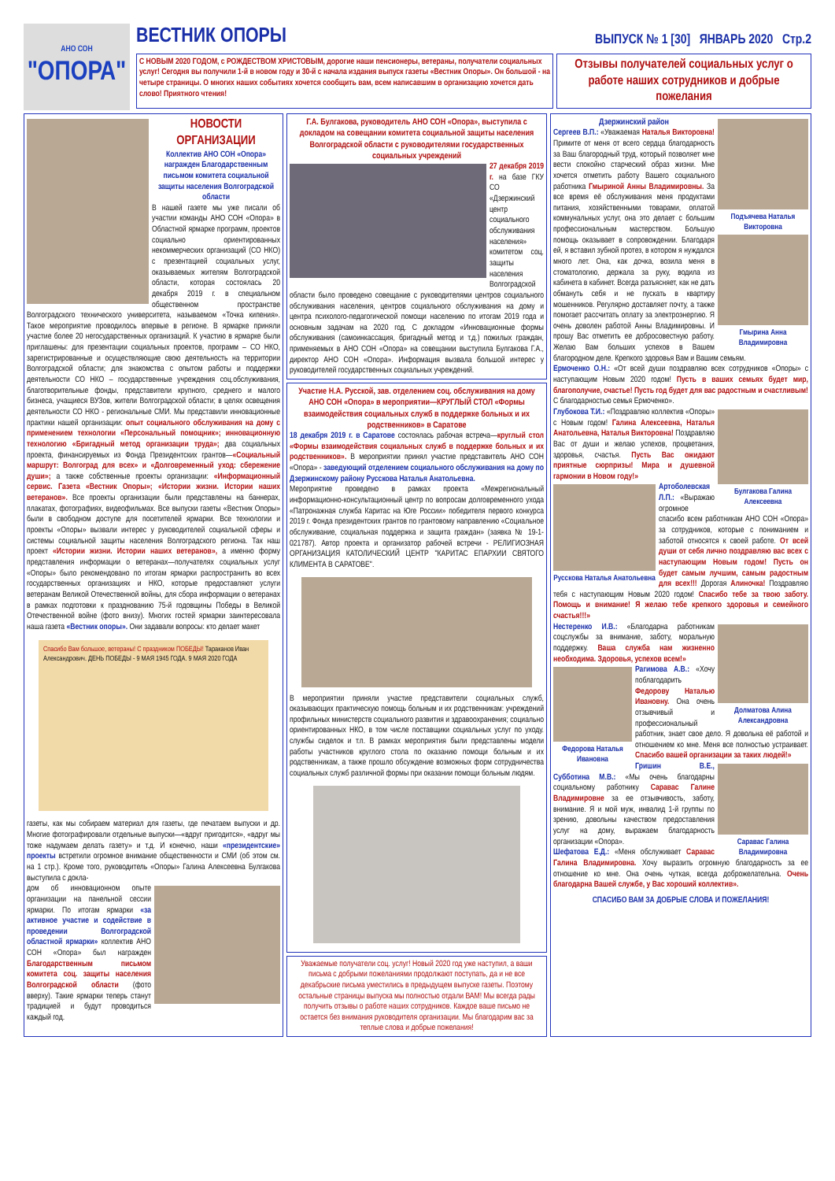АНО СОН
"ОПОРА"
ВЕСТНИК ОПОРЫ ВЫПУСК № 1 [30] ЯНВАРЬ 2020 Стр.2
С НОВЫМ 2020 ГОДОМ, с РОЖДЕСТВОМ ХРИСТОВЫМ, дорогие наши пенсионеры, ветераны, получатели социальных услуг! Сегодня вы получили 1-й в новом году и 30-й с начала издания выпуск газеты «Вестник Опоры». Он большой - на четыре страницы. О многих наших событиях хочется сообщить вам, всем написавшим в организацию хочется дать слово! Приятного чтения!
Отзывы получателей социальных услуг о работе наших сотрудников и добрые пожелания
НОВОСТИ ОРГАНИЗАЦИИ
Коллектив АНО СОН «Опора» награжден Благодарственным письмом комитета социальной защиты населения Волгоградской области
В нашей газете мы уже писали об участии команды АНО СОН «Опора» в Областной ярмарке программ, проектов социально ориентированных некоммерческих организаций (СО НКО) с презентацией социальных услуг, оказываемых жителям Волгоградской области, которая состоялась 20 декабря 2019 г. в специальном общественном пространстве Волгоградского технического университета, называемом «Точка кипения». Такое мероприятие проводилось впервые в регионе. В ярмарке приняли участие более 20 негосударственных организаций. К участию в ярмарке были приглашены: для презентации социальных проектов, программ – СО НКО, зарегистрированные и осуществляющие свою деятельность на территории Волгоградской области; для знакомства с опытом работы и поддержки деятельности СО НКО – государственные учреждения соц.обслуживания, благотворительные фонды, представители крупного, среднего и малого бизнеса, учащиеся ВУЗов, жители Волгоградской области; в целях освещения деятельности СО НКО - региональные СМИ. Мы представили инновационные практики нашей организации: опыт социального обслуживания на дому с применением технологии «Персональный помощник»; инновационную технологию «Бригадный метод организации труда»; два социальных проекта, финансируемых из Фонда Президентских грантов—«Социальный маршрут: Волгоград для всех» и «Долговременный уход: сбережение души»; а также собственные проекты организации: «Информационный сервис. Газета «Вестник Опоры»; «Истории жизни. Истории наших ветеранов». Все проекты организации были представлены на баннерах, плакатах, фотографиях, видеофильмах. Все выпуски газеты «Вестник Опоры» были в свободном доступе для посетителей ярмарки. Все технологии и проекты «Опоры» вызвали интерес у руководителей социальной сферы и системы социальной защиты населения Волгоградского региона. Так наш проект «Истории жизни. Истории наших ветеранов», а именно форму представления информации о ветеранах—получателях социальных услуг «Опоры» было рекомендовано по итогам ярмарки распространить во всех государственных организациях и НКО, которые предоставляют услуги ветеранам Великой Отечественной войны, для сбора информации о ветеранах в рамках подготовки к празднованию 75-й годовщины Победы в Великой Отечественной войне (фото внизу). Многих гостей ярмарки заинтересовала наша газета «Вестник опоры». Они задавали вопросы: кто делает макет
Спасибо Вам большое, ветераны! С праздником ПОБЕДЫ! Тараканов Иван Александрович. ДЕНЬ ПОБЕДЫ - 9 МАЯ 1945 ГОДА. 9 МАЯ 2020 ГОДА
газеты, как мы собираем материал для газеты, где печатаем выпуски и др. Многие фотографировали отдельные выпуски—«вдруг пригодится», «вдруг мы тоже надумаем делать газету» и т.д. И конечно, наши «президентские» проекты встретили огромное внимание общественности и СМИ (об этом см. на 1 стр.). Кроме того, руководитель «Опоры» Галина Алексеевна Булгакова выступила с докла-
дом об инновационном опыте организации на панельной сессии ярмарки. По итогам ярмарки «за активное участие и содействие в проведении Волгоградской областной ярмарки» коллектив АНО СОН «Опора» был награжден Благодарственным письмом комитета соц. защиты населения Волгоградской области (фото вверху). Такие ярмарки теперь станут традицией и будут проводиться каждый год.
Г.А. Булгакова, руководитель АНО СОН «Опора», выступила с докладом на совещании комитета социальной защиты населения Волгоградской области с руководителями государственных социальных учреждений
27 декабря 2019 г. на базе ГКУ СО «Дзержинский центр социального обслуживания населения» комитетом соц. защиты населения Волгоградской области было проведено совещание с руководителями центров социального обслуживания населения, центров социального обслуживания на дому и центра психолого-педагогической помощи населению по итогам 2019 года и основным задачам на 2020 год. С докладом «Инновационные формы обслуживания (самоинкассация, бригадный метод и т.д.) пожилых граждан, применяемых в АНО СОН «Опора» на совещании выступила Булгакова Г.А., директор АНО СОН «Опора». Информация вызвала большой интерес у руководителей государственных социальных учреждений.
Участие Н.А. Русской, зав. отделением соц. обслуживания на дому АНО СОН «Опора» в мероприятии—КРУГЛЫЙ СТОЛ «Формы взаимодействия социальных служб в поддержке больных и их родственников» в Саратове
18 декабря 2019 г. в Саратове состоялась рабочая встреча—круглый стол «Формы взаимодействия социальных служб в поддержке больных и их родственников». В мероприятии принял участие представитель АНО СОН «Опора» - заведующий отделением социального обслуживания на дому по Дзержинскому району Русскова Наталья Анатольевна.
Мероприятие проведено в рамках проекта «Межрегиональный информационно-консультационный центр по вопросам долговременного ухода «Патронажная служба Каритас на Юге России» победителя первого конкурса 2019 г. Фонда президентских грантов по грантовому направлению «Социальное обслуживание, социальная поддержка и защита граждан» (заявка № 19-1-021787). Автор проекта и организатор рабочей встречи - РЕЛИГИОЗНАЯ ОРГАНИЗАЦИЯ КАТОЛИЧЕСКИЙ ЦЕНТР "КАРИТАС ЕПАРХИИ СВЯТОГО КЛИМЕНТА В САРАТОВЕ".
В мероприятии приняли участие представители социальных служб, оказывающих практическую помощь больным и их родственникам: учреждений профильных министерств социального развития и здравоохранения; социально ориентированных НКО, в том числе поставщики социальных услуг по уходу. службы сиделок и т.п. В рамках мероприятия были представлены модели работы участников круглого стола по оказанию помощи больным и их родственникам, а также прошло обсуждение возможных форм сотрудничества социальных служб различной формы при оказании помощи больным людям.
Уважаемые получатели соц. услуг! Новый 2020 год уже наступил, а ваши письма с добрыми пожеланиями продолжают поступать, да и не все декабрьские письма уместились в предыдущем выпуске газеты. Поэтому остальные страницы выпуска мы полностью отдали ВАМ! Мы всегда рады получить отзывы о работе наших сотрудников. Каждое ваше письмо не остается без внимания руководителя организации. Мы благодарим вас за теплые слова и добрые пожелания!
Подъячева Наталья Викторовна
Гмырина Анна Владимировна
Дзержинский район
Сергеев В.П.: «Уважаемая Наталья Викторовна! Примите от меня от всего сердца благодарность за Ваш благородный труд, который позволяет мне вести спокойно старческий образ жизни. Мне хочется отметить работу Вашего социального работника Гмыриной Анны Владимировны. За все время её обслуживания меня продуктами питания, хозяйственными товарами, оплатой коммунальных услуг, она это делает с большим профессиональным мастерством. Большую помощь оказывает в сопровождении. Благодаря ей, я вставил зубной протез, в котором я нуждался много лет. Она, как дочка, возила меня в стоматологию, держала за руку, водила из кабинета в кабинет. Всегда разъясняет, как не дать обмануть себя и не пускать в квартиру мошенников. Регулярно доставляет почту, а также помогает рассчитать оплату за электроэнергию. Я очень доволен работой Анны Владимировны. И прошу Вас отметить ее добросовестную работу. Желаю Вам больших успехов в Вашем благородном деле. Крепкого здоровья Вам и Вашим семьям.
Ермоченко О.Н.: «От всей души поздравляю всех сотрудников «Опоры» с наступающим Новым 2020 годом! Пусть в ваших семьях будет мир, благополучие, счастье! Пусть год будет для вас радостным и счастливым! С благодарностью семья Ермоченко».
Булгакова Галина Алексеевна
Глубокова Т.И.: «Поздравляю коллектив «Опоры» с Новым годом! Галина Алексеевна, Наталья Анатольевна, Наталья Викторовна! Поздравляю Вас от души и желаю успехов, процветания, здоровья, счастья. Пусть Вас ожидают приятные сюрпризы! Мира и душевной гармонии в Новом году!»
Русскова Наталья Анатольевна
Артоболевская Л.П.: «Выражаю огромное спасибо всем работникам АНО СОН «Опора» за сотрудников, которые с пониманием и заботой относятся к своей работе. От всей души от себя лично поздравляю вас всех с наступающим Новым годом! Пусть он будет самым лучшим, самым радостным для всех!!! Дорогая Алиночка! Поздравляю тебя с наступающим Новым 2020 годом! Спасибо тебе за твою заботу. Помощь и внимание! Я желаю тебе крепкого здоровья и семейного счастья!!!»
Долматова Алина Александровна
Нестеренко И.В.: «Благодарна работникам соцслужбы за внимание, заботу, моральную поддержку. Ваша служба нам жизненно необходима. Здоровья, успехов всем!»
Федорова Наталья Ивановна
Рагимова А.В.: «Хочу поблагодарить Федорову Наталью Ивановну. Она очень отзывчивый и профессиональный работник, знает свое дело. Я довольна её работой и отношением ко мне. Меня все полностью устраивает. Спасибо вашей организации за таких людей!»
Саравас Галина Владимировна
Гришин В.Е., Субботина М.В.: «Мы очень благодарны социальному работнику Саравас Галине Владимировне за ее отзывчивость, заботу, внимание. Я и мой муж, инвалид 1-й группы по зрению, довольны качеством предоставления услуг на дому, выражаем благодарность организации «Опора».
Шефатова Е.Д.: «Меня обслуживает Саравас Галина Владимировна. Хочу выразить огромную благодарность за ее отношение ко мне. Она очень чуткая, всегда доброжелательна. Очень благодарна Вашей службе, у Вас хороший коллектив».
СПАСИБО ВАМ ЗА ДОБРЫЕ СЛОВА И ПОЖЕЛАНИЯ!